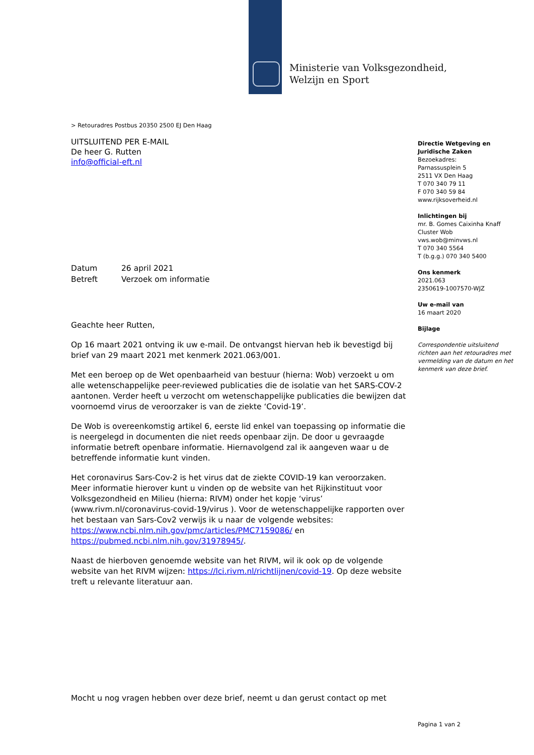Ministerie van Volksgezondheid,
Welzijn en Sport
> Retouradres Postbus 20350 2500 EJ Den Haag
UITSLUITEND PER E-MAIL
De heer G. Rutten
info@official-eft.nl
Datum 26 april 2021
Betreft Verzoek om informatie
Geachte heer Rutten,
Op 16 maart 2021 ontving ik uw e-mail. De ontvangst hiervan heb ik bevestigd bij brief van 29 maart 2021 met kenmerk 2021.063/001.
Met een beroep op de Wet openbaarheid van bestuur (hierna: Wob) verzoekt u om alle wetenschappelijke peer-reviewed publicaties die de isolatie van het SARS-COV-2 aantonen. Verder heeft u verzocht om wetenschappelijke publicaties die bewijzen dat voornoemd virus de veroorzaker is van de ziekte ‘Covid-19’.
De Wob is overeenkomstig artikel 6, eerste lid enkel van toepassing op informatie die is neergelegd in documenten die niet reeds openbaar zijn. De door u gevraagde informatie betreft openbare informatie. Hiernavolgend zal ik aangeven waar u de betreffende informatie kunt vinden.
Het coronavirus Sars-Cov-2 is het virus dat de ziekte COVID-19 kan veroorzaken. Meer informatie hierover kunt u vinden op de website van het Rijkinstituut voor Volksgezondheid en Milieu (hierna: RIVM) onder het kopje ‘virus’ (www.rivm.nl/coronavirus-covid-19/virus ). Voor de wetenschappelijke rapporten over het bestaan van Sars-Cov2 verwijs ik u naar de volgende websites: https://www.ncbi.nlm.nih.gov/pmc/articles/PMC7159086/ en https://pubmed.ncbi.nlm.nih.gov/31978945/.
Naast de hierboven genoemde website van het RIVM, wil ik ook op de volgende website van het RIVM wijzen: https://lci.rivm.nl/richtlijnen/covid-19. Op deze website treft u relevante literatuur aan.
Mocht u nog vragen hebben over deze brief, neemt u dan gerust contact op met
Directie Wetgeving en Juridische Zaken
Bezoekadres:
Parnassusplein 5
2511 VX Den Haag
T 070 340 79 11
F 070 340 59 84
www.rijksoverheid.nl
Inlichtingen bij
mr. B. Gomes Caixinha Knaff
Cluster Wob
vws.wob@minvws.nl
T 070 340 5564
T (b.g.g.) 070 340 5400
Ons kenmerk
2021.063
2350619-1007570-WJZ
Uw e-mail van
16 maart 2020
Bijlage
Correspondentie uitsluitend richten aan het retouradres met vermelding van de datum en het kenmerk van deze brief.
Pagina 1 van 2